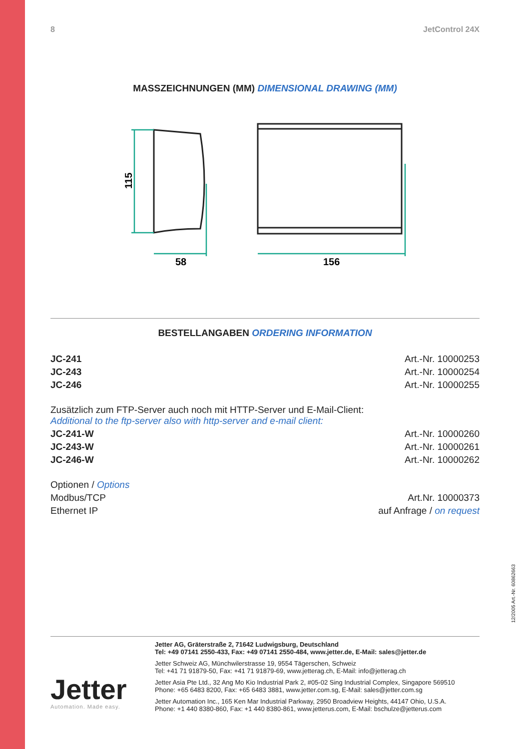8 JetControl 24X
MASSZEICHNUNGEN (MM) DIMENSIONAL DRAWING (MM)
58
156
115
BESTELLANGABEN ORDERING INFORMATION
| JC-241 | Art.-Nr. 10000253 |
| JC-243 | Art.-Nr. 10000254 |
| JC-246 | Art.-Nr. 10000255 |
| Zusätzlich zum FTP-Server auch noch mit HTTP-Server und E-Mail-Client: Additional to the ftp-server also with http-server and e-mail client: | |
| JC-241-W | Art.-Nr. 10000260 |
| JC-243-W | Art.-Nr. 10000261 |
| JC-246-W | Art.-Nr. 10000262 |
| Optionen / Options | |
| Modbus/TCP | Art.Nr. 10000373 |
| Ethernet IP | auf Anfrage / on request |
12/2005 Art.-Nr. 60862663
Jetter
Automation. Made easy.
Jetter AG, Gräterstraße 2, 71642 Ludwigsburg, Deutschland
Tel: +49 07141 2550-433, Fax: +49 07141 2550-484, www.jetter.de, E-Mail: sales@jetter.de
Jetter Schweiz AG, Münchwilerstrasse 19, 9554 Tägerschen, Schweiz
Tel: +41 71 91879-50, Fax: +41 71 91879-69, www.jetterag.ch, E-Mail: info@jetterag.ch
Jetter Asia Pte Ltd., 32 Ang Mo Kio Industrial Park 2, #05-02 Sing Industrial Complex, Singapore 569510
Phone: +65 6483 8200, Fax: +65 6483 3881, www.jetter.com.sg, E-Mail: sales@jetter.com.sg
Jetter Automation Inc., 165 Ken Mar Industrial Parkway, 2950 Broadview Heights, 44147 Ohio, U.S.A.
Phone: +1 440 8380-860, Fax: +1 440 8380-861, www.jetterus.com, E-Mail: bschulze@jetterus.com